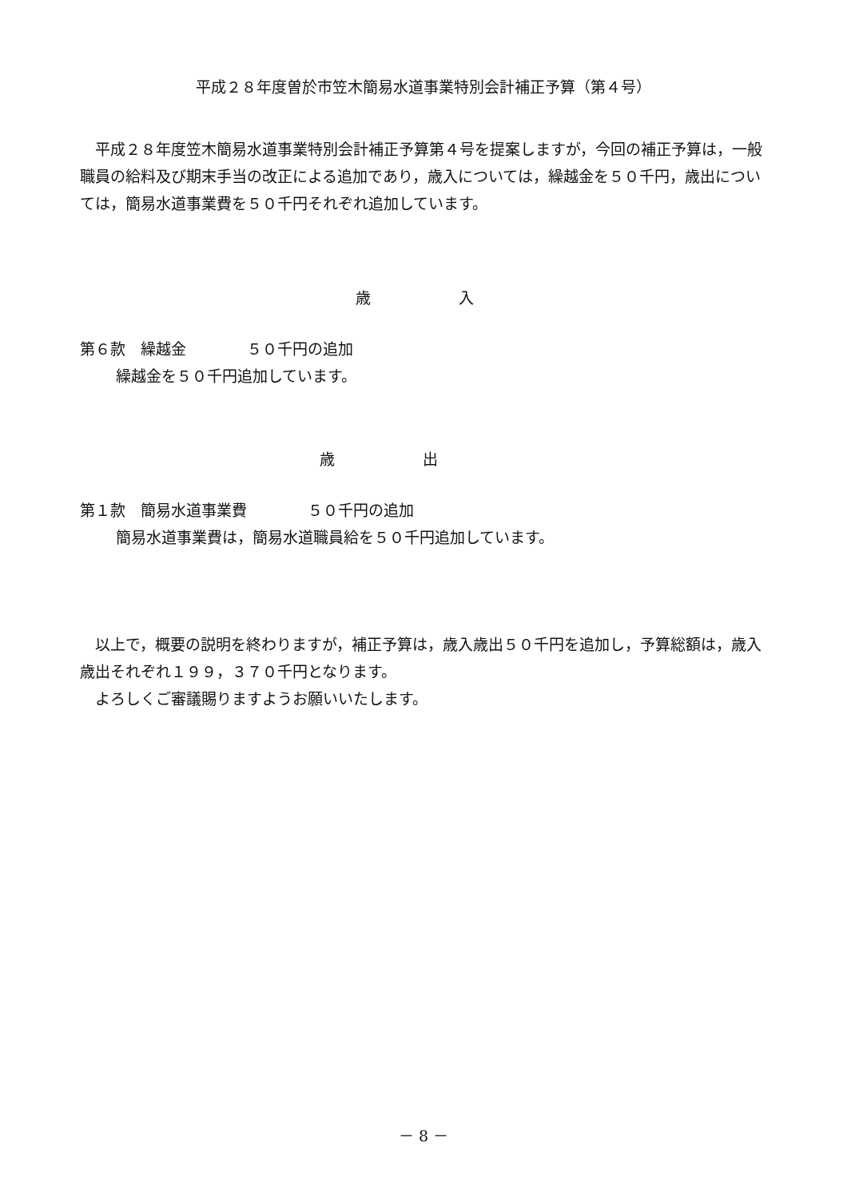平成２８年度曽於市笠木簡易水道事業特別会計補正予算（第４号）
平成２８年度笠木簡易水道事業特別会計補正予算第４号を提案しますが，今回の補正予算は，一般職員の給料及び期末手当の改正による追加であり，歳入については，繰越金を５０千円，歳出については，簡易水道事業費を５０千円それぞれ追加しています。
歳 入
第６款　繰越金　　　　５０千円の追加
繰越金を５０千円追加しています。
歳 出
第１款　簡易水道事業費　　　　５０千円の追加
簡易水道事業費は，簡易水道職員給を５０千円追加しています。
以上で，概要の説明を終わりますが，補正予算は，歳入歳出５０千円を追加し，予算総額は，歳入歳出それぞれ１９９，３７０千円となります。
よろしくご審議賜りますようお願いいたします。
－ 8 －